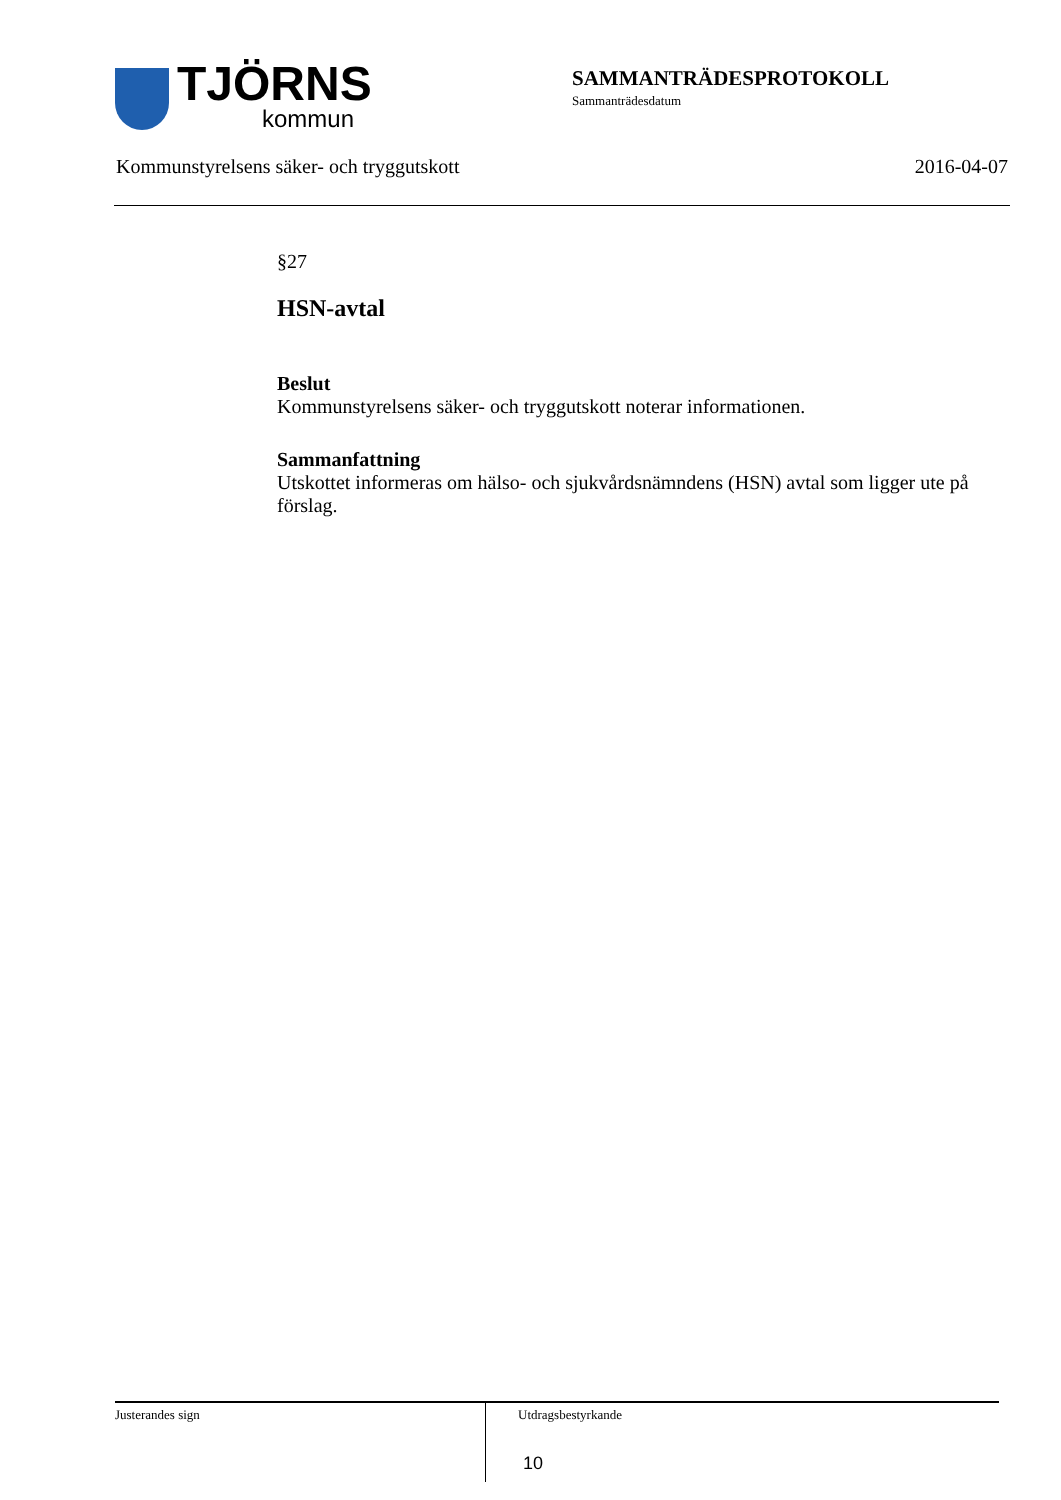TJÖRNS
kommun
SAMMANTRÄDESPROTOKOLL
Sammanträdesdatum
Kommunstyrelsens säker- och tryggutskott 2016-04-07
§27
HSN-avtal
Beslut
Kommunstyrelsens säker- och tryggutskott noterar informationen.
Sammanfattning
Utskottet informeras om hälso- och sjukvårdsnämndens (HSN) avtal som ligger ute på förslag.
Justerandes sign
Utdragsbestyrkande
10